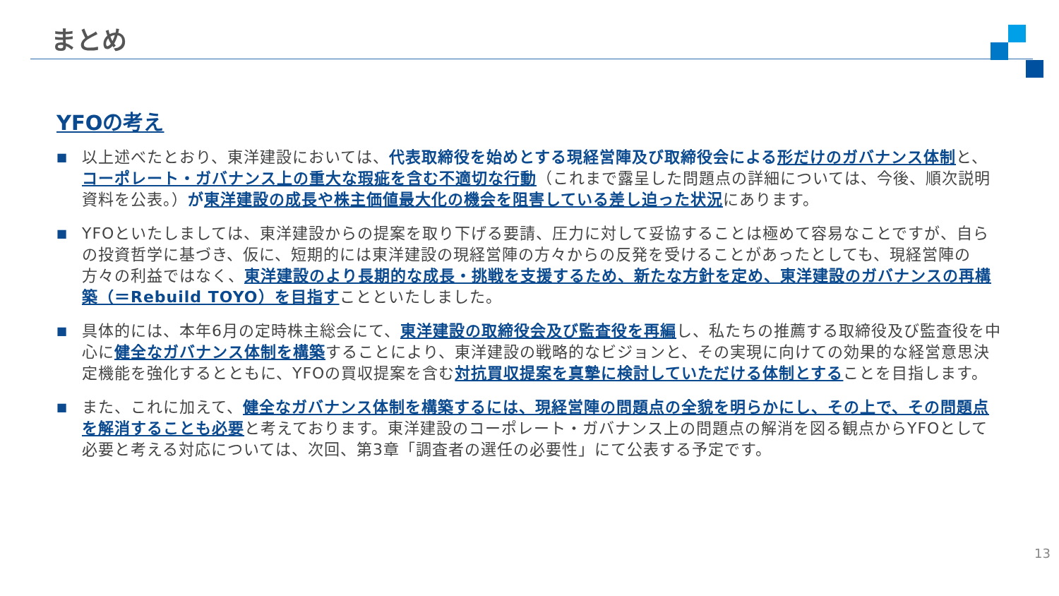まとめ
YFOの考え
■ 以上述べたとおり、東洋建設においては、代表取締役を始めとする現経営陣及び取締役会による 形だけのガバナンス体制と、コーポレート・ガバナンス上の重大な瑕疵を含む不適切な行動（これまで露呈した問題点の詳細については、今後、順次説明資料を公表。）が東洋建設の成長や株主価値最大化の機会を阻害している差し迫った状況にあります。
■ YFOといたしましては、東洋建設からの提案を取り下げる要請、圧力に対して妥協することは極めて容易なことですが、自らの投資哲学に基づき、仮に、短期的には東洋建設の現経営陣の方々からの反発を受けることがあったとしても、現経営陣の方々の利益ではなく、東洋建設のより長期的な成長・挑戦を支援するため、新たな方針を定め、東洋建設のガバナンスの再構築（＝Rebuild TOYO）を目指すことといたしました。
■ 具体的には、本年6月の定時株主総会にて、東洋建設の取締役会及び監査役を再編し、私たちの推薦する取締役及び監査役を中心に健全なガバナンス体制を構築することにより、東洋建設の戦略的なビジョンと、その実現に向けての効果的な経営意思決定機能を強化するとともに、YFOの買収提案を含む対抗買収提案を真摯に検討していただける体制とすることを目指します。
■ また、これに加えて、健全なガバナンス体制を構築するには、現経営陣の問題点の全貌を明らかにし、その上で、その問題点を解消することも必要と考えております。東洋建設のコーポレート・ガバナンス上の問題点の解消を図る観点からYFOとして必要と考える対応については、次回、第3章「調査者の選任の必要性」にて公表する予定です。
13